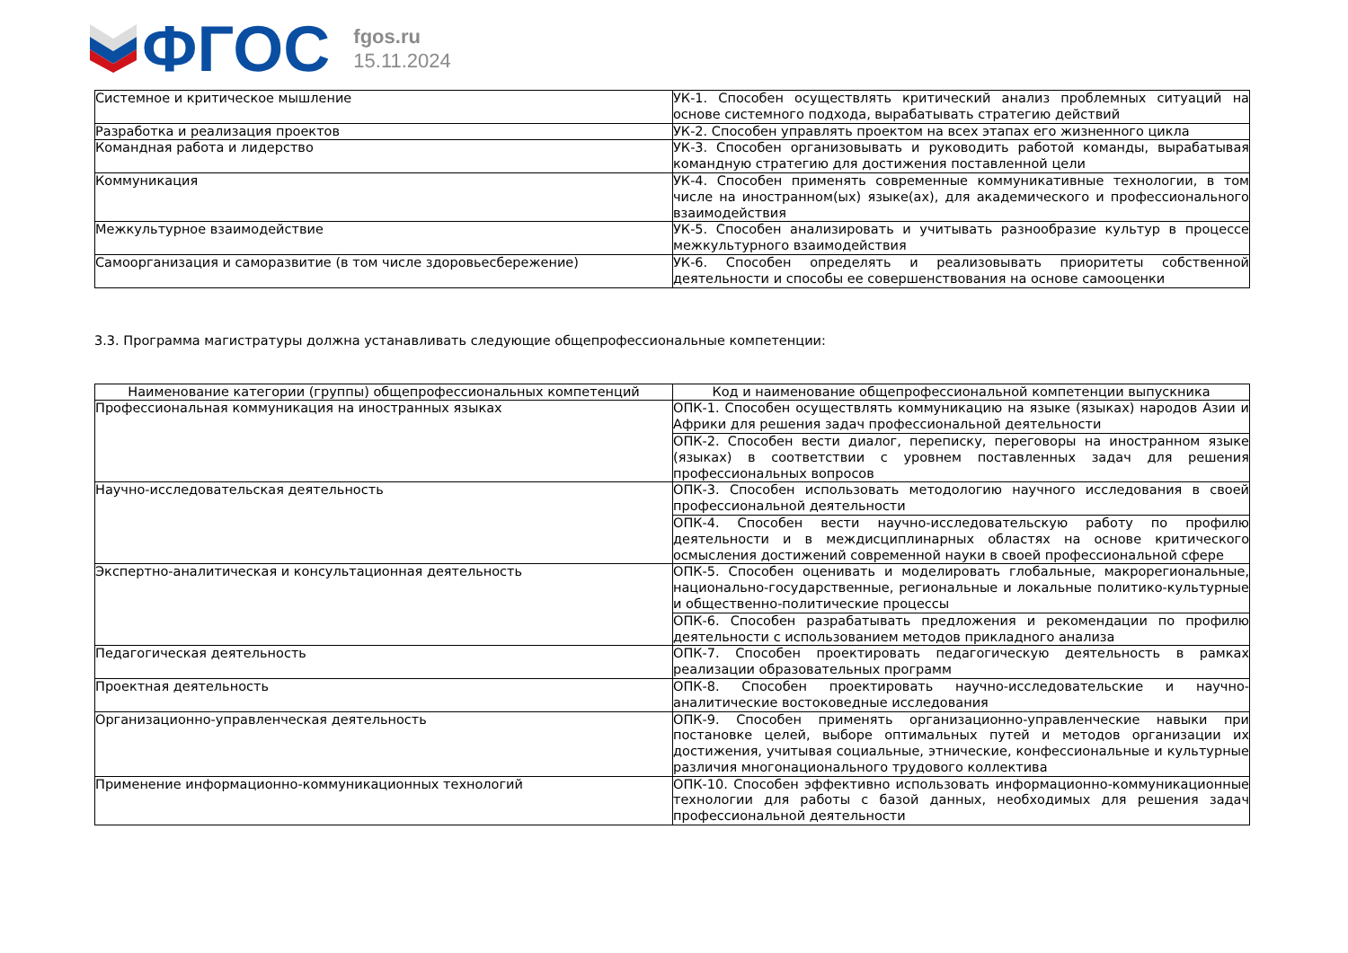ФГОС
fgos.ru
15.11.2024
| Системное и критическое мышление | УК-1. Способен осуществлять критический анализ проблемных ситуаций на основе системного подхода, вырабатывать стратегию действий |
| Разработка и реализация проектов | УК-2. Способен управлять проектом на всех этапах его жизненного цикла |
| Командная работа и лидерство | УК-3. Способен организовывать и руководить работой команды, вырабатывая командную стратегию для достижения поставленной цели |
| Коммуникация | УК-4. Способен применять современные коммуникативные технологии, в том числе на иностранном(ых) языке(ах), для академического и профессионального взаимодействия |
| Межкультурное взаимодействие | УК-5. Способен анализировать и учитывать разнообразие культур в процессе межкультурного взаимодействия |
| Самоорганизация и саморазвитие (в том числе здоровьесбережение) | УК-6. Способен определять и реализовывать приоритеты собственной деятельности и способы ее совершенствования на основе самооценки |
3.3. Программа магистратуры должна устанавливать следующие общепрофессиональные компетенции:
| Наименование категории (группы) общепрофессиональных компетенций | Код и наименование общепрофессиональной компетенции выпускника |
| --- | --- |
| Профессиональная коммуникация на иностранных языках | ОПК-1. Способен осуществлять коммуникацию на языке (языках) народов Азии и Африки для решения задач профессиональной деятельности |
| | ОПК-2. Способен вести диалог, переписку, переговоры на иностранном языке (языках) в соответствии с уровнем поставленных задач для решения профессиональных вопросов |
| Научно-исследовательская деятельность | ОПК-3. Способен использовать методологию научного исследования в своей профессиональной деятельности |
| | ОПК-4. Способен вести научно-исследовательскую работу по профилю деятельности и в междисциплинарных областях на основе критического осмысления достижений современной науки в своей профессиональной сфере |
| Экспертно-аналитическая и консультационная деятельность | ОПК-5. Способен оценивать и моделировать глобальные, макрорегиональные, национально-государственные, региональные и локальные политико-культурные и общественно-политические процессы |
| | ОПК-6. Способен разрабатывать предложения и рекомендации по профилю деятельности с использованием методов прикладного анализа |
| Педагогическая деятельность | ОПК-7. Способен проектировать педагогическую деятельность в рамках реализации образовательных программ |
| Проектная деятельность | ОПК-8. Способен проектировать научно-исследовательские и научно-аналитические востоковедные исследования |
| Организационно-управленческая деятельность | ОПК-9. Способен применять организационно-управленческие навыки при постановке целей, выборе оптимальных путей и методов организации их достижения, учитывая социальные, этнические, конфессиональные и культурные различия многонационального трудового коллектива |
| Применение информационно-коммуникационных технологий | ОПК-10. Способен эффективно использовать информационно-коммуникационные технологии для работы с базой данных, необходимых для решения задач профессиональной деятельности |